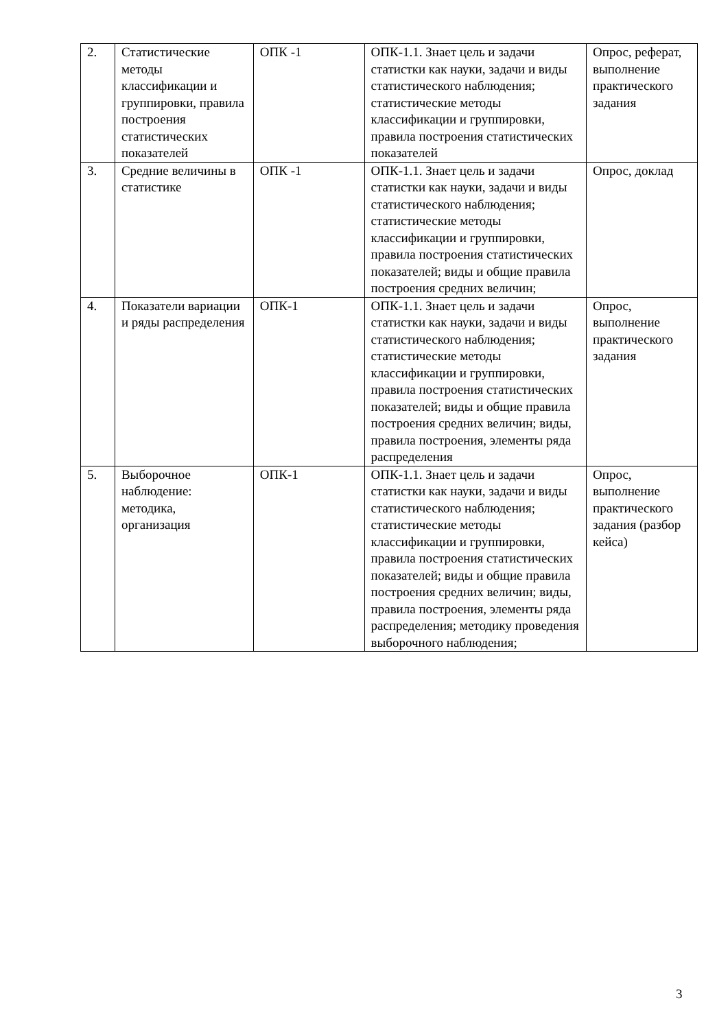| 2. | Статистические методы классификации и группировки, правила построения статистических показателей | ОПК -1 | ОПК-1.1. Знает цель и задачи статистки как науки, задачи и виды статистического наблюдения; статистические методы классификации и группировки, правила построения статистических показателей | Опрос, реферат, выполнение практического задания |
| 3. | Средние величины в статистике | ОПК -1 | ОПК-1.1. Знает цель и задачи статистки как науки, задачи и виды статистического наблюдения; статистические методы классификации и группировки, правила построения статистических показателей; виды и общие правила построения средних величин; | Опрос, доклад |
| 4. | Показатели вариации и ряды распределения | ОПК-1 | ОПК-1.1. Знает цель и задачи статистки как науки, задачи и виды статистического наблюдения; статистические методы классификации и группировки, правила построения статистических показателей; виды и общие правила построения средних величин; виды, правила построения, элементы ряда распределения | Опрос, выполнение практического задания |
| 5. | Выборочное наблюдение: методика, организация | ОПК-1 | ОПК-1.1. Знает цель и задачи статистки как науки, задачи и виды статистического наблюдения; статистические методы классификации и группировки, правила построения статистических показателей; виды и общие правила построения средних величин; виды, правила построения, элементы ряда распределения; методику проведения выборочного наблюдения; | Опрос, выполнение практического задания (разбор кейса) |
3